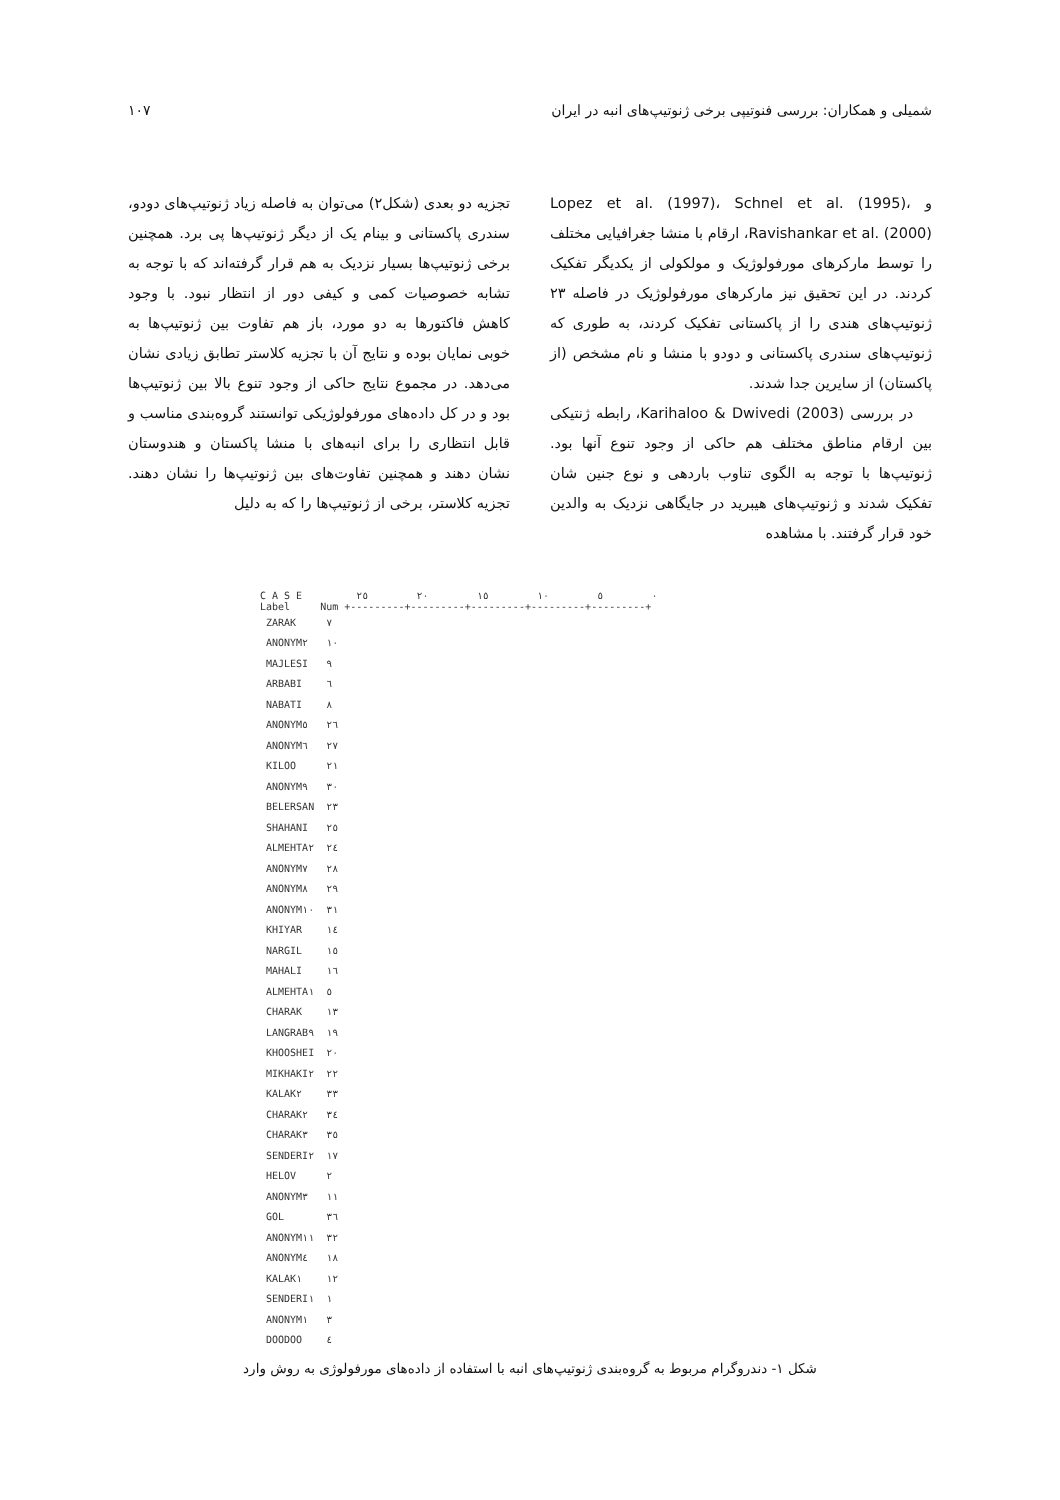شمیلی و همکاران: بررسی فنوتیپی برخی ژنوتیپ‌های انبه در ایران ۱۰۷
و Lopez et al. (1997)، Schnel et al. (1995)، Ravishankar et al. (2000)، ارقام با منشا جغرافیایی مختلف را توسط مارکرهای مورفولوژیک و مولکولی از یکدیگر تفکیک کردند. در این تحقیق نیز مارکرهای مورفولوژیک در فاصله ۲۳ ژنوتیپ‌های هندی را از پاکستانی تفکیک کردند، به طوری که ژنوتیپ‌های سندری پاکستانی و دودو با منشا و نام مشخص (از پاکستان) از سایرین جدا شدند.
در بررسی Karihaloo & Dwivedi (2003)، رابطه ژنتیکی بین ارقام مناطق مختلف هم حاکی از وجود تنوع آنها بود. ژنوتیپ‌ها با توجه به الگوی تناوب باردهی و نوع جنین شان تفکیک شدند و ژنوتیپ‌های هیبرید در جایگاهی نزدیک به والدین خود قرار گرفتند. با مشاهده
تجزیه دو بعدی (شکل۲) می‌توان به فاصله زیاد ژنوتیپ‌های دودو، سندری پاکستانی و بینام یک از دیگر ژنوتیپ‌ها پی برد. همچنین برخی ژنوتیپ‌ها بسیار نزدیک به هم قرار گرفته‌اند که با توجه به تشابه خصوصیات کمی و کیفی دور از انتظار نبود. با وجود کاهش فاکتورها به دو مورد، باز هم تفاوت بین ژنوتیپ‌ها به خوبی نمایان بوده و نتایج آن با تجزیه کلاستر تطابق زیادی نشان می‌دهد. در مجموع نتایج حاکی از وجود تنوع بالا بین ژنوتیپ‌ها بود و در کل داده‌های مورفولوژیکی توانستند گروه‌بندی مناسب و قابل انتظاری را برای انبه‌های با منشا پاکستان و هندوستان نشان دهند و همچنین تفاوت‌های بین ژنوتیپ‌ها را نشان دهند. تجزیه کلاستر، برخی از ژنوتیپ‌ها را که به دلیل
C A S E ٠ ٥ ١٠ ١٥ ٢٠ ٢٥
Label Num +---------+---------+---------+---------+---------+
| ZARAK | ٧ |
| ANONYM٢ | ١٠ |
| MAJLESI | ٩ |
| ARBABI | ٦ |
| NABATI | ٨ |
| ANONYM٥ | ٢٦ |
| ANONYM٦ | ٢٧ |
| KILOO | ٢١ |
| ANONYM٩ | ٣٠ |
| BELERSAN | ٢٣ |
| SHAHANI | ٢٥ |
| ALMEHTA٢ | ٢٤ |
| ANONYM٧ | ٢٨ |
| ANONYM٨ | ٢٩ |
| ANONYM١٠ | ٣١ |
| KHIYAR | ١٤ |
| NARGIL | ١٥ |
| MAHALI | ١٦ |
| ALMEHTA١ | ٥ |
| CHARAK | ١٣ |
| LANGRAB٩ | ١٩ |
| KHOOSHEI | ٢٠ |
| MIKHAKI٢ | ٢٢ |
| KALAK٢ | ٣٣ |
| CHARAK٢ | ٣٤ |
| CHARAK٣ | ٣٥ |
| SENDERI٢ | ١٧ |
| HELOV | ٢ |
| ANONYM٣ | ١١ |
| GOL | ٣٦ |
| ANONYM١١ | ٣٢ |
| ANONYM٤ | ١٨ |
| KALAK١ | ١٢ |
| SENDERI١ | ١ |
| ANONYM١ | ٣ |
| DOODOO | ٤ |
شکل ۱- دندروگرام مربوط به گروه‌بندی ژنوتیپ‌های انبه با استفاده از داده‌های مورفولوژی به روش وارد